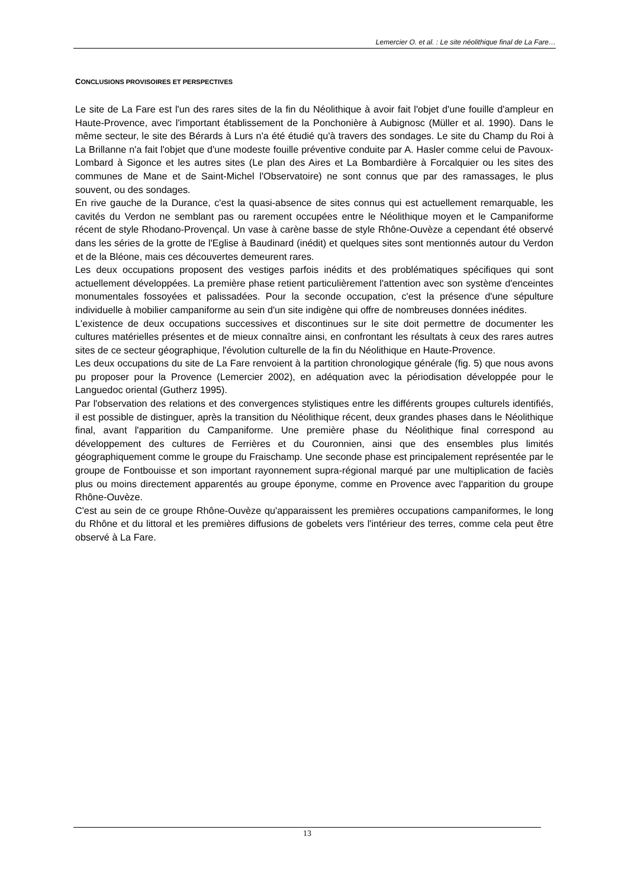Lemercier O. et al. : Le site néolithique final de La Fare…
CONCLUSIONS PROVISOIRES ET PERSPECTIVES
Le site de La Fare est l'un des rares sites de la fin du Néolithique à avoir fait l'objet d'une fouille d'ampleur en Haute-Provence, avec l'important établissement de la Ponchonière à Aubignosc (Müller et al. 1990). Dans le même secteur, le site des Bérards à Lurs n'a été étudié qu'à travers des sondages. Le site du Champ du Roi à La Brillanne n'a fait l'objet que d'une modeste fouille préventive conduite par A. Hasler comme celui de Pavoux-Lombard à Sigonce et les autres sites (Le plan des Aires et La Bombardière à Forcalquier ou les sites des communes de Mane et de Saint-Michel l'Observatoire) ne sont connus que par des ramassages, le plus souvent, ou des sondages.
En rive gauche de la Durance, c'est la quasi-absence de sites connus qui est actuellement remarquable, les cavités du Verdon ne semblant pas ou rarement occupées entre le Néolithique moyen et le Campaniforme récent de style Rhodano-Provençal. Un vase à carène basse de style Rhône-Ouvèze a cependant été observé dans les séries de la grotte de l'Eglise à Baudinard (inédit) et quelques sites sont mentionnés autour du Verdon et de la Bléone, mais ces découvertes demeurent rares.
Les deux occupations proposent des vestiges parfois inédits et des problématiques spécifiques qui sont actuellement développées. La première phase retient particulièrement l'attention avec son système d'enceintes monumentales fossoyées et palissadées. Pour la seconde occupation, c'est la présence d'une sépulture individuelle à mobilier campaniforme au sein d'un site indigène qui offre de nombreuses données inédites.
L'existence de deux occupations successives et discontinues sur le site doit permettre de documenter les cultures matérielles présentes et de mieux connaître ainsi, en confrontant les résultats à ceux des rares autres sites de ce secteur géographique, l'évolution culturelle de la fin du Néolithique en Haute-Provence.
Les deux occupations du site de La Fare renvoient à la partition chronologique générale (fig. 5) que nous avons pu proposer pour la Provence (Lemercier 2002), en adéquation avec la périodisation développée pour le Languedoc oriental (Gutherz 1995).
Par l'observation des relations et des convergences stylistiques entre les différents groupes culturels identifiés, il est possible de distinguer, après la transition du Néolithique récent, deux grandes phases dans le Néolithique final, avant l'apparition du Campaniforme. Une première phase du Néolithique final correspond au développement des cultures de Ferrières et du Couronnien, ainsi que des ensembles plus limités géographiquement comme le groupe du Fraischamp. Une seconde phase est principalement représentée par le groupe de Fontbouisse et son important rayonnement supra-régional marqué par une multiplication de faciès plus ou moins directement apparentés au groupe éponyme, comme en Provence avec l'apparition du groupe Rhône-Ouvèze.
C'est au sein de ce groupe Rhône-Ouvèze qu'apparaissent les premières occupations campaniformes, le long du Rhône et du littoral et les premières diffusions de gobelets vers l'intérieur des terres, comme cela peut être observé à La Fare.
13